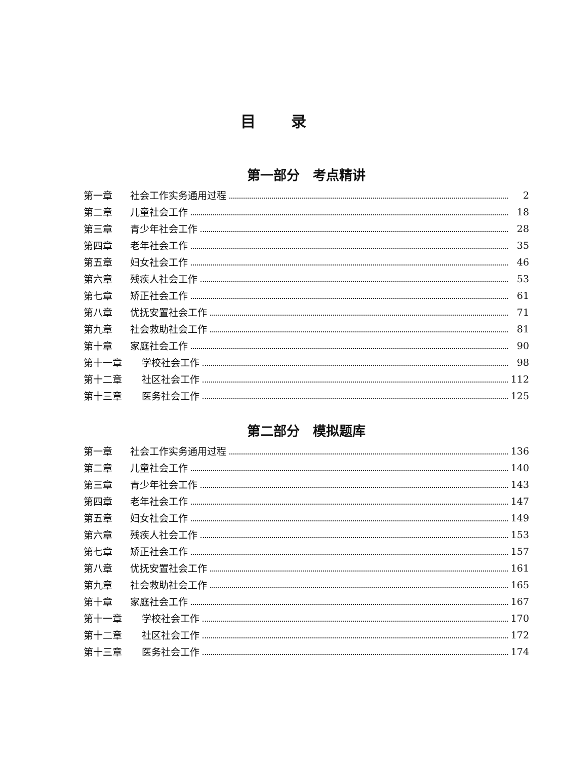目 录
第一部分　考点精讲
第一章 社会工作实务通用过程 2
第二章 儿童社会工作 18
第三章 青少年社会工作 28
第四章 老年社会工作 35
第五章 妇女社会工作 46
第六章 残疾人社会工作 53
第七章 矫正社会工作 61
第八章 优抚安置社会工作 71
第九章 社会救助社会工作 81
第十章 家庭社会工作 90
第十一章 学校社会工作 98
第十二章 社区社会工作 112
第十三章 医务社会工作 125
第二部分　模拟题库
第一章 社会工作实务通用过程 136
第二章 儿童社会工作 140
第三章 青少年社会工作 143
第四章 老年社会工作 147
第五章 妇女社会工作 149
第六章 残疾人社会工作 153
第七章 矫正社会工作 157
第八章 优抚安置社会工作 161
第九章 社会救助社会工作 165
第十章 家庭社会工作 167
第十一章 学校社会工作 170
第十二章 社区社会工作 172
第十三章 医务社会工作 174